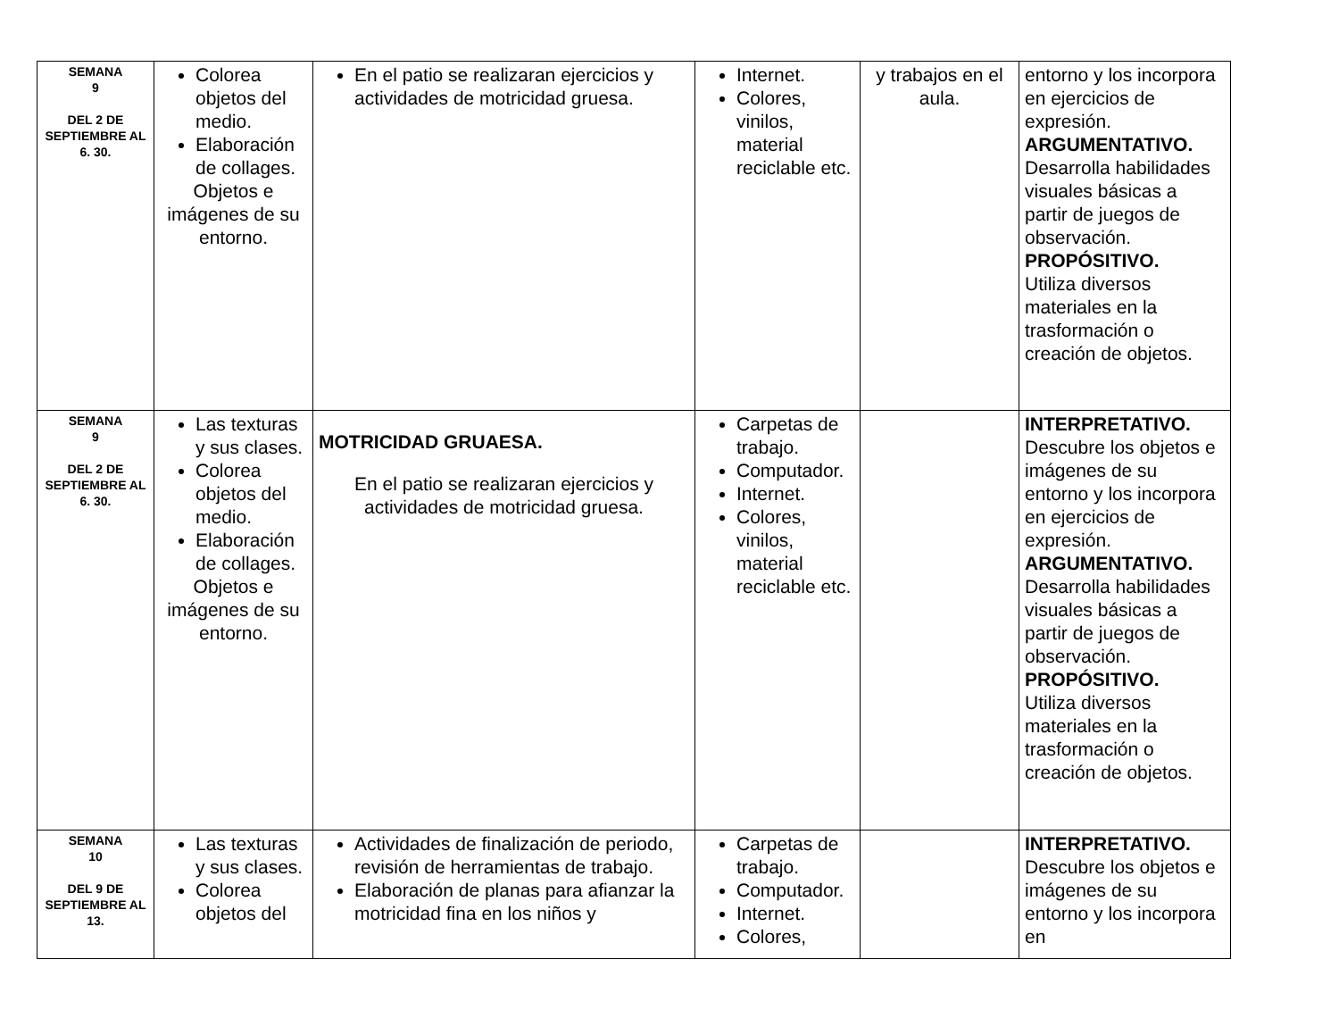| SEMANA 9 DEL 2 DE SEPTIEMBRE AL 6. 30. | Colorea objetos del medio. Elaboración de collages. Objetos e imágenes de su entorno. | En el patio se realizaran ejercicios y actividades de motricidad gruesa. | Internet. Colores, vinilos, material reciclable etc. | y trabajos en el aula. | entorno y los incorpora en ejercicios de expresión. ARGUMENTATIVO. Desarrolla habilidades visuales básicas a partir de juegos de observación. PROPÓSITIVO. Utiliza diversos materiales en la trasformación o creación de objetos. |
| SEMANA 9 DEL 2 DE SEPTIEMBRE AL 6. 30. | Las texturas y sus clases. Colorea objetos del medio. Elaboración de collages. Objetos e imágenes de su entorno. | MOTRICIDAD GRUAESA. En el patio se realizaran ejercicios y actividades de motricidad gruesa. | Carpetas de trabajo. Computador. Internet. Colores, vinilos, material reciclable etc. | | INTERPRETATIVO. Descubre los objetos e imágenes de su entorno y los incorpora en ejercicios de expresión. ARGUMENTATIVO. Desarrolla habilidades visuales básicas a partir de juegos de observación. PROPÓSITIVO. Utiliza diversos materiales en la trasformación o creación de objetos. |
| SEMANA 10 DEL 9 DE SEPTIEMBRE AL 13. | Las texturas y sus clases. Colorea objetos del | Actividades de finalización de periodo, revisión de herramientas de trabajo. Elaboración de planas para afianzar la motricidad fina en los niños y | Carpetas de trabajo. Computador. Internet. Colores, | | INTERPRETATIVO. Descubre los objetos e imágenes de su entorno y los incorpora en |